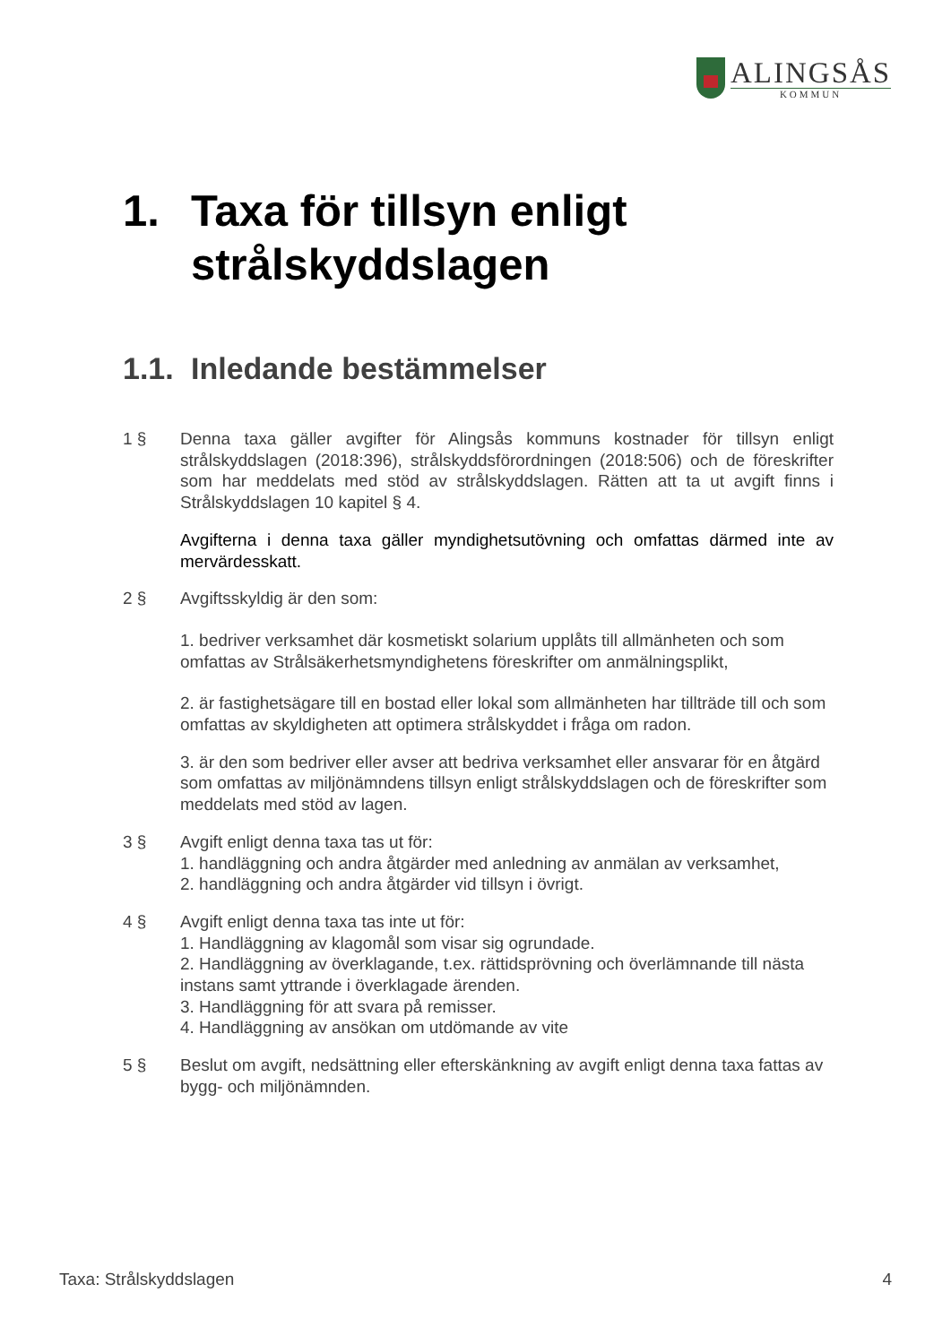ALINGSÅS
KOMMUN
1. Taxa för tillsyn enligt
strålskyddslagen
1.1. Inledande bestämmelser
1 § Denna taxa gäller avgifter för Alingsås kommuns kostnader för tillsyn enligt strålskyddslagen (2018:396), strålskyddsförordningen (2018:506) och de föreskrifter som har meddelats med stöd av strålskyddslagen. Rätten att ta ut avgift finns i Strålskyddslagen 10 kapitel § 4.
Avgifterna i denna taxa gäller myndighetsutövning och omfattas därmed inte av mervärdesskatt.
2 § Avgiftsskyldig är den som:
1. bedriver verksamhet där kosmetiskt solarium upplåts till allmänheten och som omfattas av Strålsäkerhetsmyndighetens föreskrifter om anmälningsplikt,
2. är fastighetsägare till en bostad eller lokal som allmänheten har tillträde till och som omfattas av skyldigheten att optimera strålskyddet i fråga om radon.
3. är den som bedriver eller avser att bedriva verksamhet eller ansvarar för en åtgärd som omfattas av miljönämndens tillsyn enligt strålskyddslagen och de föreskrifter som meddelats med stöd av lagen.
3 § Avgift enligt denna taxa tas ut för:
1. handläggning och andra åtgärder med anledning av anmälan av verksamhet,
2. handläggning och andra åtgärder vid tillsyn i övrigt.
4 § Avgift enligt denna taxa tas inte ut för:
1. Handläggning av klagomål som visar sig ogrundade.
2. Handläggning av överklagande, t.ex. rättidsprövning och överlämnande till nästa instans samt yttrande i överklagade ärenden.
3. Handläggning för att svara på remisser.
4. Handläggning av ansökan om utdömande av vite
5 § Beslut om avgift, nedsättning eller efterskänkning av avgift enligt denna taxa fattas av bygg- och miljönämnden.
Taxa: Strålskyddslagen 4